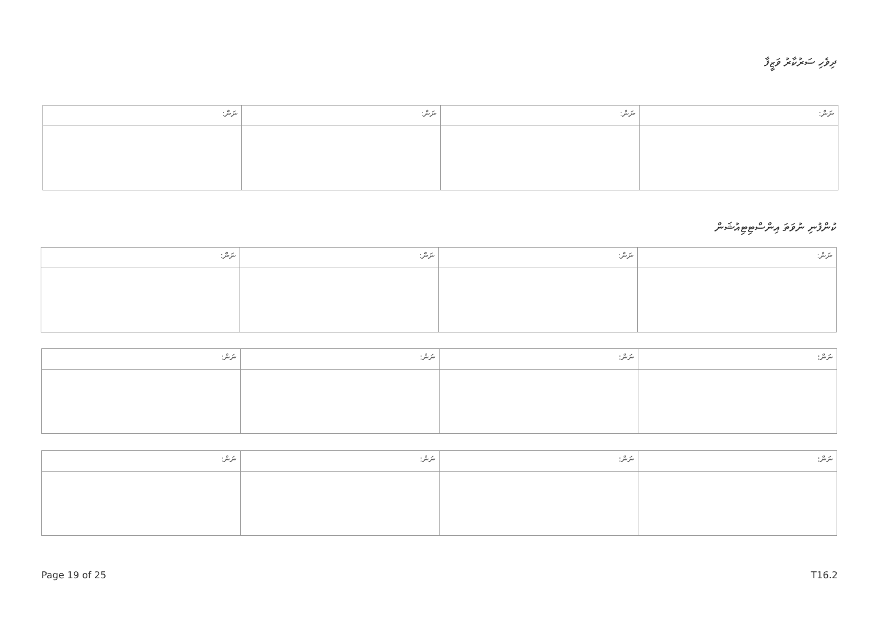ދިވެހި ސަރުކާރު ވަޒީފާ
| ނަން: | ނަން: | ނަން: | ނަން: |
| --- | --- | --- | --- |
ކުންފުނި ނުވަތަ އިންސްޓިޓިއުޝަން
| ނަން: | ނަން: | ނަން: | ނަން: |
| --- | --- | --- | --- |
| ނަން: | ނަން: | ނަން: | ނަން: |
| --- | --- | --- | --- |
| ނަން: | ނަން: | ނަން: | ނަން: |
| --- | --- | --- | --- |
Page 19 of 25 T16.2